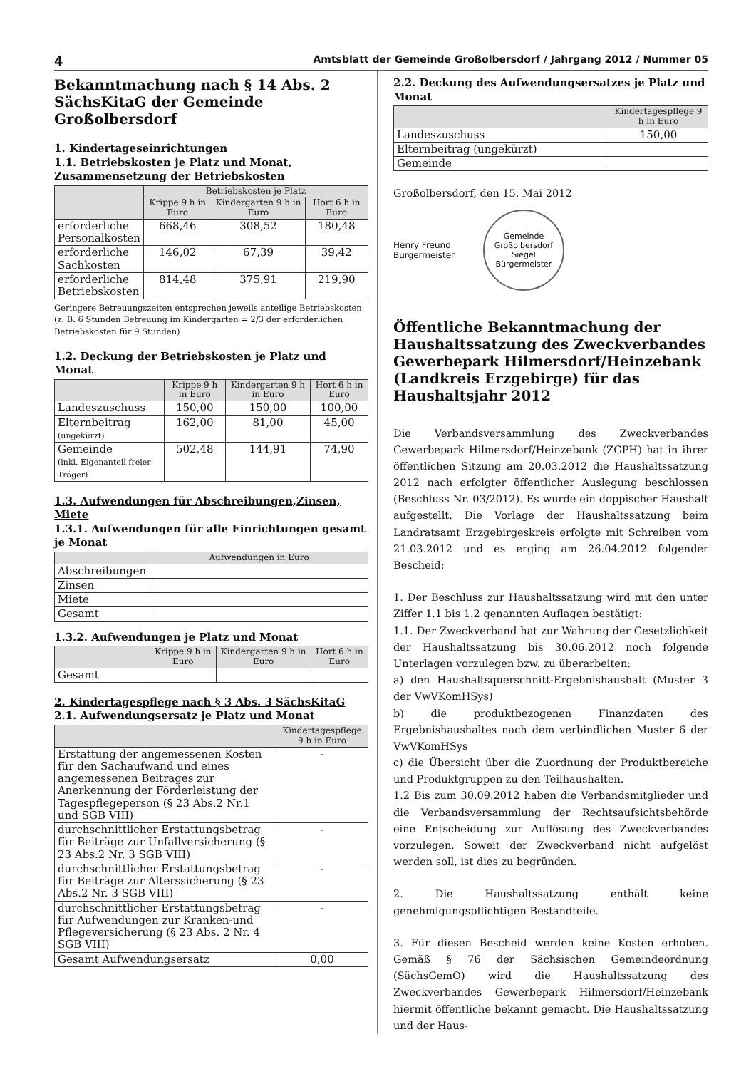4 Amtsblatt der Gemeinde Großolbersdorf / Jahrgang 2012 / Nummer 05
Bekanntmachung nach § 14 Abs. 2 SächsKitaG der Gemeinde Großolbersdorf
1. Kindertageseinrichtungen
1.1. Betriebskosten je Platz und Monat, Zusammensetzung der Betriebskosten
| | Betriebskosten je Platz | | |
| --- | --- | --- | --- |
| | Krippe 9 h in Euro | Kindergarten 9 h in Euro | Hort 6 h in Euro |
| erforderliche Personalkosten | 668,46 | 308,52 | 180,48 |
| erforderliche Sachkosten | 146,02 | 67,39 | 39,42 |
| erforderliche Betriebskosten | 814,48 | 375,91 | 219,90 |
Geringere Betreuungszeiten entsprechen jeweils anteilige Betriebskosten. (z. B. 6 Stunden Betreuung im Kindergarten = 2/3 der erforderlichen Betriebskosten für 9 Stunden)
1.2. Deckung der Betriebskosten je Platz und Monat
| | Krippe 9 h in Euro | Kindergarten 9 h in Euro | Hort 6 h in Euro |
| --- | --- | --- | --- |
| Landeszuschuss | 150,00 | 150,00 | 100,00 |
| Elternbeitrag (ungekürzt) | 162,00 | 81,00 | 45,00 |
| Gemeinde (inkl. Eigenanteil freier Träger) | 502,48 | 144,91 | 74,90 |
1.3. Aufwendungen für Abschreibungen,Zinsen, Miete
1.3.1. Aufwendungen für alle Einrichtungen gesamt je Monat
| | Aufwendungen in Euro |
| --- | --- |
| Abschreibungen | |
| Zinsen | |
| Miete | |
| Gesamt | |
1.3.2. Aufwendungen je Platz und Monat
| | Krippe 9 h in Euro | Kindergarten 9 h in Euro | Hort 6 h in Euro |
| --- | --- | --- | --- |
| Gesamt | | | |
2. Kindertagespflege nach § 3 Abs. 3 SächsKitaG
2.1. Aufwendungsersatz je Platz und Monat
| | Kindertagespflege 9 h in Euro |
| --- | --- |
| Erstattung der angemessenen Kosten für den Sachaufwand und eines angemessenen Beitrages zur Anerkennung der Förderleistung der Tagespflegeperson (§ 23 Abs.2 Nr.1 und SGB VIII) | - |
| durchschnittlicher Erstattungsbetrag für Beiträge zur Unfallversicherung (§ 23 Abs.2 Nr. 3 SGB VIII) | - |
| durchschnittlicher Erstattungsbetrag für Beiträge zur Alterssicherung (§ 23 Abs.2 Nr. 3 SGB VIII) | - |
| durchschnittlicher Erstattungsbetrag für Aufwendungen zur Kranken-und Pflegeversicherung (§ 23 Abs. 2 Nr. 4 SGB VIII) | - |
| Gesamt Aufwendungsersatz | 0,00 |
2.2. Deckung des Aufwendungsersatzes je Platz und Monat
| | Kindertagespflege 9 h in Euro |
| --- | --- |
| Landeszuschuss | 150,00 |
| Elternbeitrag (ungekürzt) | |
| Gemeinde | |
Großolbersdorf, den 15. Mai 2012
Henry Freund
Bürgermeister
Gemeinde Großolbersdorf
Siegel
Bürgermeister
Öffentliche Bekanntmachung der Haushaltssatzung des Zweckverbandes Gewerbepark Hilmersdorf/Heinzebank (Landkreis Erzgebirge) für das Haushaltsjahr 2012
Die Verbandsversammlung des Zweckverbandes Gewerbepark Hilmersdorf/Heinzebank (ZGPH) hat in ihrer öffentlichen Sitzung am 20.03.2012 die Haushaltssatzung 2012 nach erfolgter öffentlicher Auslegung beschlossen (Beschluss Nr. 03/2012). Es wurde ein doppischer Haushalt aufgestellt. Die Vorlage der Haushaltssatzung beim Landratsamt Erzgebirgeskreis erfolgte mit Schreiben vom 21.03.2012 und es erging am 26.04.2012 folgender Bescheid:
1. Der Beschluss zur Haushaltssatzung wird mit den unter Ziffer 1.1 bis 1.2 genannten Auflagen bestätigt:
1.1. Der Zweckverband hat zur Wahrung der Gesetzlichkeit der Haushaltssatzung bis 30.06.2012 noch folgende Unterlagen vorzulegen bzw. zu überarbeiten:
a) den Haushaltsquerschnitt-Ergebnishaushalt (Muster 3 der VwVKomHSys)
b) die produktbezogenen Finanzdaten des Ergebnishaushaltes nach dem verbindlichen Muster 6 der VwVKomHSys
c) die Übersicht über die Zuordnung der Produktbereiche und Produktgruppen zu den Teilhaushalten.
1.2 Bis zum 30.09.2012 haben die Verbandsmitglieder und die Verbandsversammlung der Rechtsaufsichtsbehörde eine Entscheidung zur Auflösung des Zweckverbandes vorzulegen. Soweit der Zweckverband nicht aufgelöst werden soll, ist dies zu begründen.
2. Die Haushaltssatzung enthält keine genehmigungspflichtigen Bestandteile.
3. Für diesen Bescheid werden keine Kosten erhoben. Gemäß § 76 der Sächsischen Gemeindeordnung (SächsGemO) wird die Haushaltssatzung des Zweckverbandes Gewerbepark Hilmersdorf/Heinzebank hiermit öffentliche bekannt gemacht. Die Haushaltssatzung und der Haus-